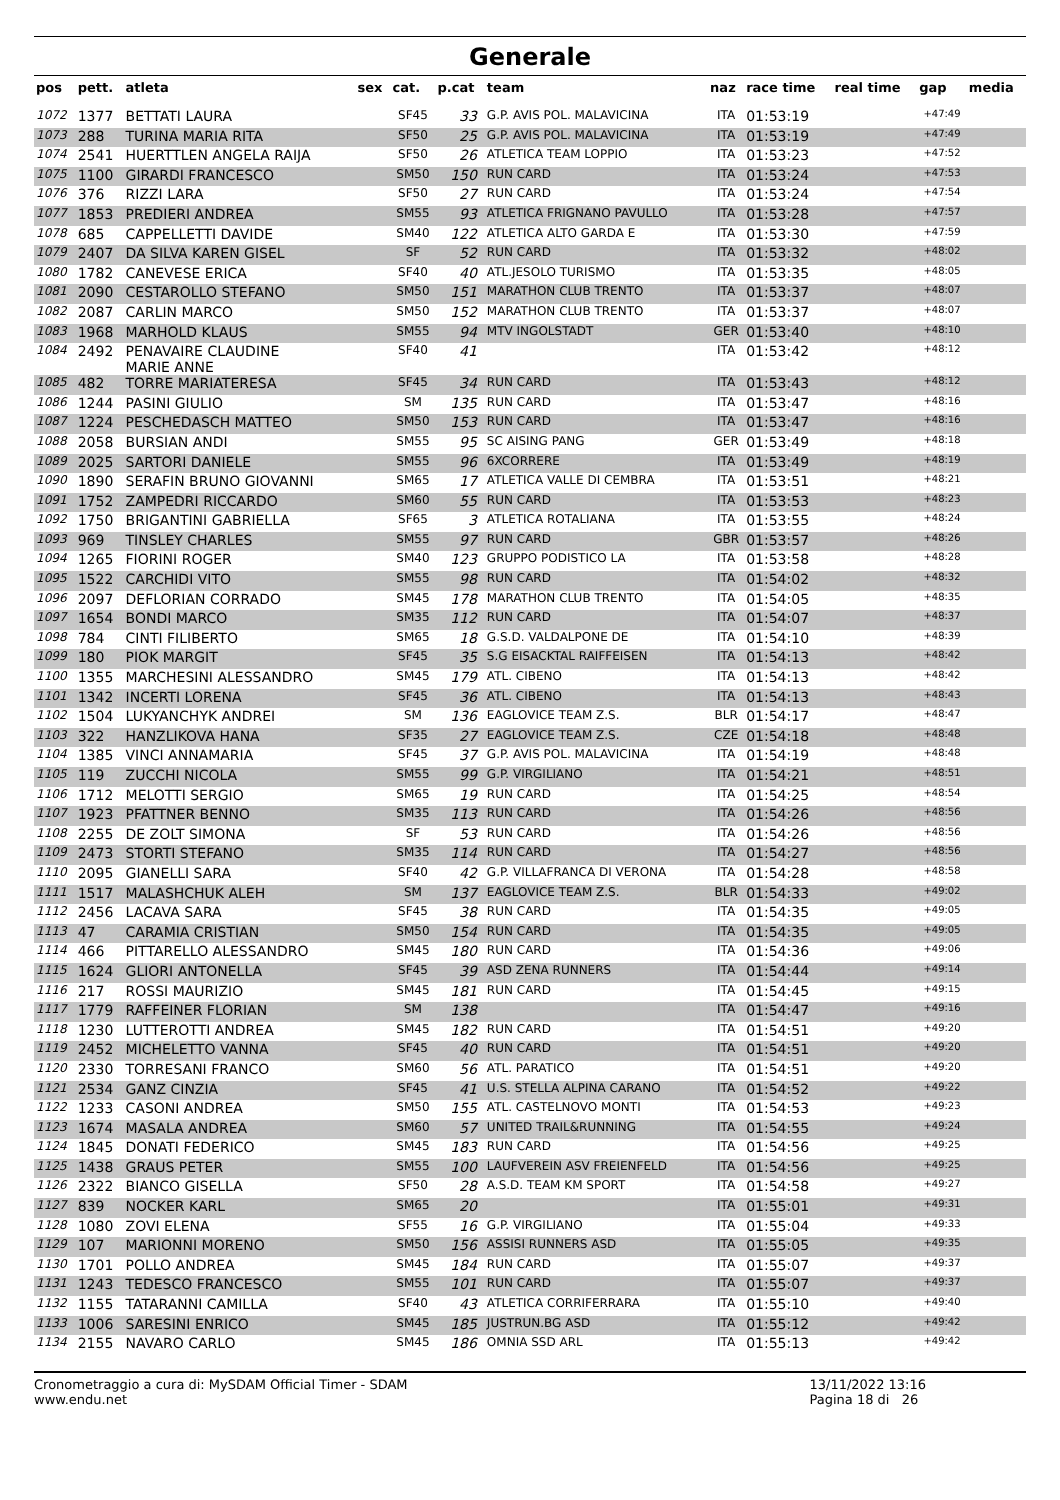Generale
| pos | pett. | atleta | sex | cat. | p.cat | team | naz | race time | real time | gap | media |
| --- | --- | --- | --- | --- | --- | --- | --- | --- | --- | --- | --- |
| 1072 | 1377 | BETTATI LAURA | | SF45 | 33 | G.P. AVIS POL. MALAVICINA | ITA | 01:53:19 | | +47:49 | |
| 1073 | 288 | TURINA MARIA RITA | | SF50 | 25 | G.P. AVIS POL. MALAVICINA | ITA | 01:53:19 | | +47:49 | |
| 1074 | 2541 | HUERTTLEN ANGELA RAIJA | | SF50 | 26 | ATLETICA TEAM LOPPIO | ITA | 01:53:23 | | +47:52 | |
| 1075 | 1100 | GIRARDI FRANCESCO | | SM50 | 150 | RUN CARD | ITA | 01:53:24 | | +47:53 | |
| 1076 | 376 | RIZZI LARA | | SF50 | 27 | RUN CARD | ITA | 01:53:24 | | +47:54 | |
| 1077 | 1853 | PREDIERI ANDREA | | SM55 | 93 | ATLETICA FRIGNANO PAVULLO | ITA | 01:53:28 | | +47:57 | |
| 1078 | 685 | CAPPELLETTI DAVIDE | | SM40 | 122 | ATLETICA ALTO GARDA E | ITA | 01:53:30 | | +47:59 | |
| 1079 | 2407 | DA SILVA KAREN GISEL | | SF | 52 | RUN CARD | ITA | 01:53:32 | | +48:02 | |
| 1080 | 1782 | CANEVESE ERICA | | SF40 | 40 | ATL.JESOLO TURISMO | ITA | 01:53:35 | | +48:05 | |
| 1081 | 2090 | CESTAROLLO STEFANO | | SM50 | 151 | MARATHON CLUB TRENTO | ITA | 01:53:37 | | +48:07 | |
| 1082 | 2087 | CARLIN MARCO | | SM50 | 152 | MARATHON CLUB TRENTO | ITA | 01:53:37 | | +48:07 | |
| 1083 | 1968 | MARHOLD KLAUS | | SM55 | 94 | MTV INGOLSTADT | GER | 01:53:40 | | +48:10 | |
| 1084 | 2492 | PENAVAIRE CLAUDINE MARIE ANNE | | SF40 | 41 | | ITA | 01:53:42 | | +48:12 | |
| 1085 | 482 | TORRE MARIATERESA | | SF45 | 34 | RUN CARD | ITA | 01:53:43 | | +48:12 | |
| 1086 | 1244 | PASINI GIULIO | | SM | 135 | RUN CARD | ITA | 01:53:47 | | +48:16 | |
| 1087 | 1224 | PESCHEDASCH MATTEO | | SM50 | 153 | RUN CARD | ITA | 01:53:47 | | +48:16 | |
| 1088 | 2058 | BURSIAN ANDI | | SM55 | 95 | SC AISING PANG | GER | 01:53:49 | | +48:18 | |
| 1089 | 2025 | SARTORI DANIELE | | SM55 | 96 | 6XCORRERE | ITA | 01:53:49 | | +48:19 | |
| 1090 | 1890 | SERAFIN BRUNO GIOVANNI | | SM65 | 17 | ATLETICA VALLE DI CEMBRA | ITA | 01:53:51 | | +48:21 | |
| 1091 | 1752 | ZAMPEDRI RICCARDO | | SM60 | 55 | RUN CARD | ITA | 01:53:53 | | +48:23 | |
| 1092 | 1750 | BRIGANTINI GABRIELLA | | SF65 | 3 | ATLETICA ROTALIANA | ITA | 01:53:55 | | +48:24 | |
| 1093 | 969 | TINSLEY CHARLES | | SM55 | 97 | RUN CARD | GBR | 01:53:57 | | +48:26 | |
| 1094 | 1265 | FIORINI ROGER | | SM40 | 123 | GRUPPO PODISTICO LA | ITA | 01:53:58 | | +48:28 | |
| 1095 | 1522 | CARCHIDI VITO | | SM55 | 98 | RUN CARD | ITA | 01:54:02 | | +48:32 | |
| 1096 | 2097 | DEFLORIAN CORRADO | | SM45 | 178 | MARATHON CLUB TRENTO | ITA | 01:54:05 | | +48:35 | |
| 1097 | 1654 | BONDI MARCO | | SM35 | 112 | RUN CARD | ITA | 01:54:07 | | +48:37 | |
| 1098 | 784 | CINTI FILIBERTO | | SM65 | 18 | G.S.D. VALDALPONE DE | ITA | 01:54:10 | | +48:39 | |
| 1099 | 180 | PIOK MARGIT | | SF45 | 35 | S.G EISACKTAL RAIFFEISEN | ITA | 01:54:13 | | +48:42 | |
| 1100 | 1355 | MARCHESINI ALESSANDRO | | SM45 | 179 | ATL. CIBENO | ITA | 01:54:13 | | +48:42 | |
| 1101 | 1342 | INCERTI LORENA | | SF45 | 36 | ATL. CIBENO | ITA | 01:54:13 | | +48:43 | |
| 1102 | 1504 | LUKYANCHYK ANDREI | | SM | 136 | EAGLOVICE TEAM Z.S. | BLR | 01:54:17 | | +48:47 | |
| 1103 | 322 | HANZLIKOVA HANA | | SF35 | 27 | EAGLOVICE TEAM Z.S. | CZE | 01:54:18 | | +48:48 | |
| 1104 | 1385 | VINCI ANNAMARIA | | SF45 | 37 | G.P. AVIS POL. MALAVICINA | ITA | 01:54:19 | | +48:48 | |
| 1105 | 119 | ZUCCHI NICOLA | | SM55 | 99 | G.P. VIRGILIANO | ITA | 01:54:21 | | +48:51 | |
| 1106 | 1712 | MELOTTI SERGIO | | SM65 | 19 | RUN CARD | ITA | 01:54:25 | | +48:54 | |
| 1107 | 1923 | PFATTNER BENNO | | SM35 | 113 | RUN CARD | ITA | 01:54:26 | | +48:56 | |
| 1108 | 2255 | DE ZOLT SIMONA | | SF | 53 | RUN CARD | ITA | 01:54:26 | | +48:56 | |
| 1109 | 2473 | STORTI STEFANO | | SM35 | 114 | RUN CARD | ITA | 01:54:27 | | +48:56 | |
| 1110 | 2095 | GIANELLI SARA | | SF40 | 42 | G.P. VILLAFRANCA DI VERONA | ITA | 01:54:28 | | +48:58 | |
| 1111 | 1517 | MALASHCHUK ALEH | | SM | 137 | EAGLOVICE TEAM Z.S. | BLR | 01:54:33 | | +49:02 | |
| 1112 | 2456 | LACAVA SARA | | SF45 | 38 | RUN CARD | ITA | 01:54:35 | | +49:05 | |
| 1113 | 47 | CARAMIA CRISTIAN | | SM50 | 154 | RUN CARD | ITA | 01:54:35 | | +49:05 | |
| 1114 | 466 | PITTARELLO ALESSANDRO | | SM45 | 180 | RUN CARD | ITA | 01:54:36 | | +49:06 | |
| 1115 | 1624 | GLIORI ANTONELLA | | SF45 | 39 | ASD ZENA RUNNERS | ITA | 01:54:44 | | +49:14 | |
| 1116 | 217 | ROSSI MAURIZIO | | SM45 | 181 | RUN CARD | ITA | 01:54:45 | | +49:15 | |
| 1117 | 1779 | RAFFEINER FLORIAN | | SM | 138 | | ITA | 01:54:47 | | +49:16 | |
| 1118 | 1230 | LUTTEROTTI ANDREA | | SM45 | 182 | RUN CARD | ITA | 01:54:51 | | +49:20 | |
| 1119 | 2452 | MICHELETTO VANNA | | SF45 | 40 | RUN CARD | ITA | 01:54:51 | | +49:20 | |
| 1120 | 2330 | TORRESANI FRANCO | | SM60 | 56 | ATL. PARATICO | ITA | 01:54:51 | | +49:20 | |
| 1121 | 2534 | GANZ CINZIA | | SF45 | 41 | U.S. STELLA ALPINA CARANO | ITA | 01:54:52 | | +49:22 | |
| 1122 | 1233 | CASONI ANDREA | | SM50 | 155 | ATL. CASTELNOVO MONTI | ITA | 01:54:53 | | +49:23 | |
| 1123 | 1674 | MASALA ANDREA | | SM60 | 57 | UNITED TRAIL&RUNNING | ITA | 01:54:55 | | +49:24 | |
| 1124 | 1845 | DONATI FEDERICO | | SM45 | 183 | RUN CARD | ITA | 01:54:56 | | +49:25 | |
| 1125 | 1438 | GRAUS PETER | | SM55 | 100 | LAUFVEREIN ASV FREIENFELD | ITA | 01:54:56 | | +49:25 | |
| 1126 | 2322 | BIANCO GISELLA | | SF50 | 28 | A.S.D. TEAM KM SPORT | ITA | 01:54:58 | | +49:27 | |
| 1127 | 839 | NOCKER KARL | | SM65 | 20 | | ITA | 01:55:01 | | +49:31 | |
| 1128 | 1080 | ZOVI ELENA | | SF55 | 16 | G.P. VIRGILIANO | ITA | 01:55:04 | | +49:33 | |
| 1129 | 107 | MARIONNI MORENO | | SM50 | 156 | ASSISI RUNNERS ASD | ITA | 01:55:05 | | +49:35 | |
| 1130 | 1701 | POLLO ANDREA | | SM45 | 184 | RUN CARD | ITA | 01:55:07 | | +49:37 | |
| 1131 | 1243 | TEDESCO FRANCESCO | | SM55 | 101 | RUN CARD | ITA | 01:55:07 | | +49:37 | |
| 1132 | 1155 | TATARANNI CAMILLA | | SF40 | 43 | ATLETICA CORRIFERRARA | ITA | 01:55:10 | | +49:40 | |
| 1133 | 1006 | SARESINI ENRICO | | SM45 | 185 | JUSTRUN.BG ASD | ITA | 01:55:12 | | +49:42 | |
| 1134 | 2155 | NAVARO CARLO | | SM45 | 186 | OMNIA SSD ARL | ITA | 01:55:13 | | +49:42 | |
Cronometraggio a cura di: MySDAM Official Timer - SDAM
www.endu.net
13/11/2022 13:16
Pagina 18 di 26